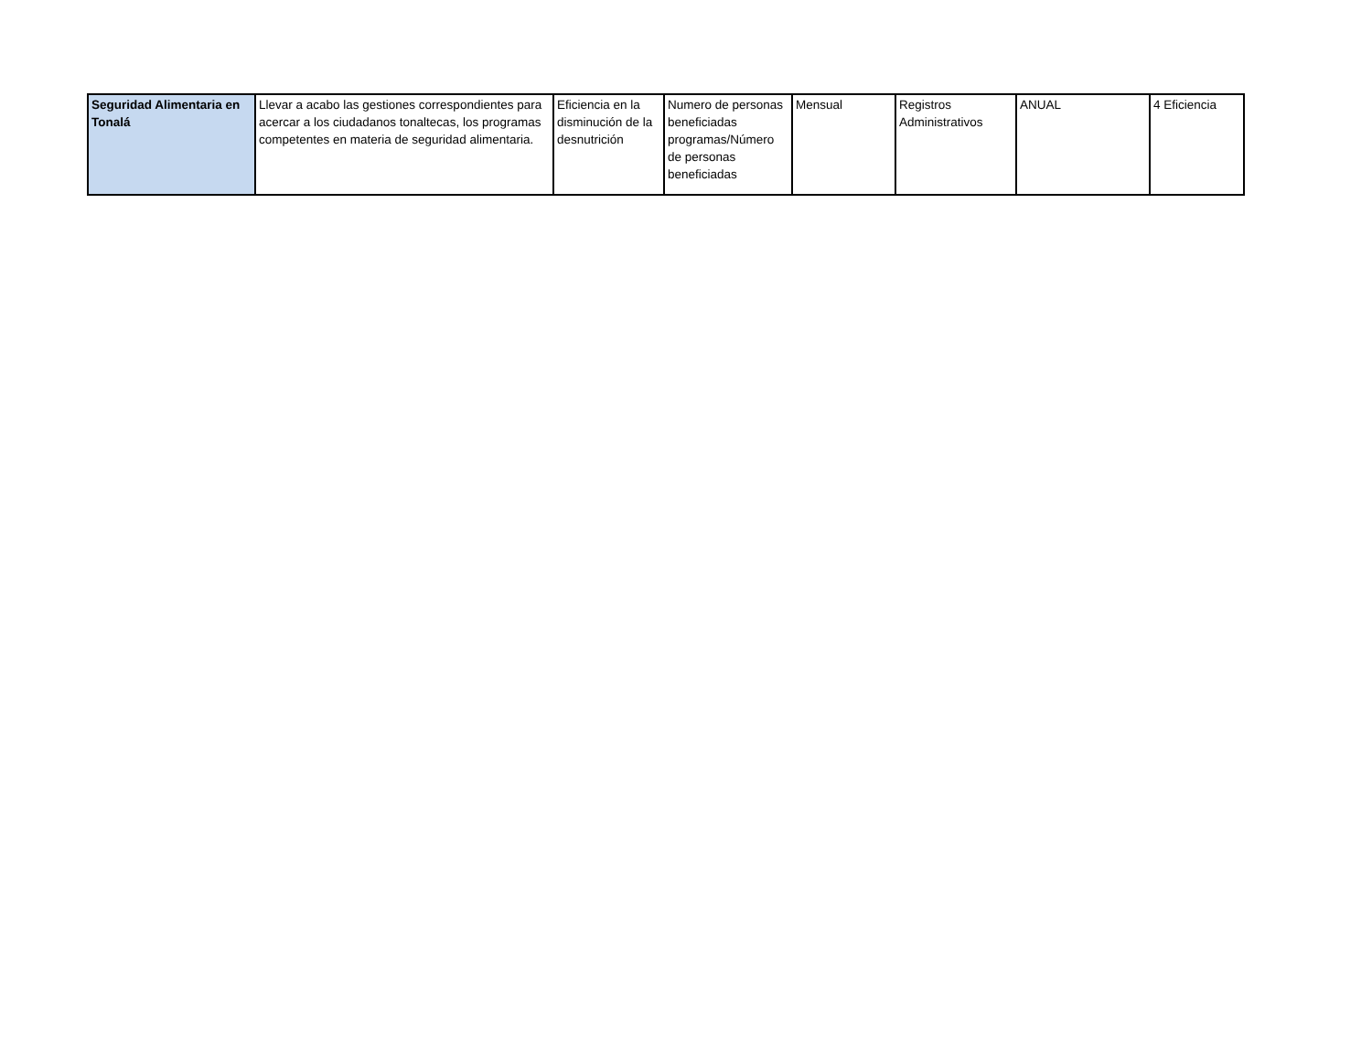| Seguridad Alimentaria en Tonalá | Llevar a acabo las gestiones correspondientes para acercar a los ciudadanos tonaltecas, los programas competentes en materia de seguridad alimentaria. | Eficiencia en la disminución de la desnutrición | Numero de personas beneficiadas programas/Número de personas beneficiadas | Mensual | Registros Administrativos | ANUAL | 4 Eficiencia |